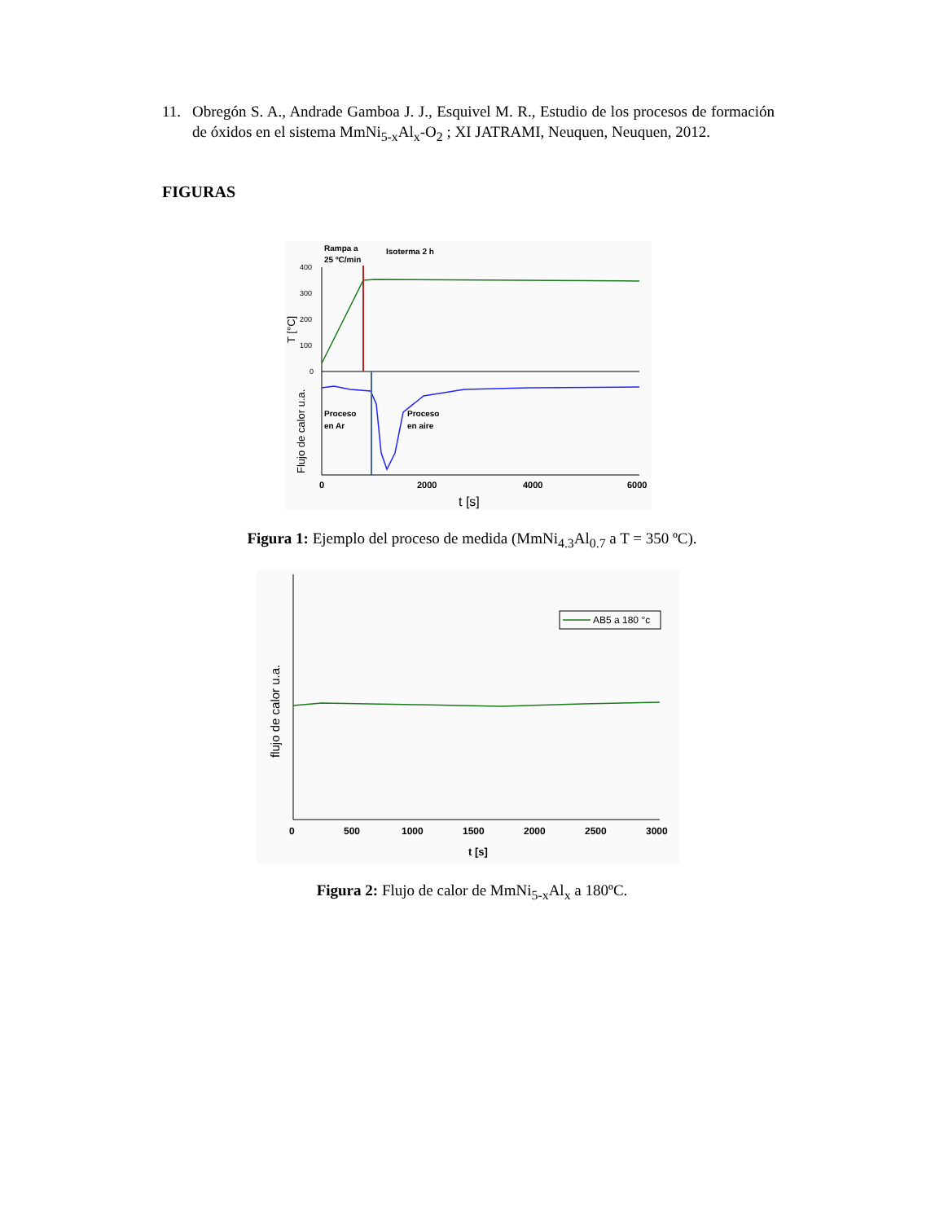11. Obregón S. A., Andrade Gamboa J. J., Esquivel M. R., Estudio de los procesos de formación de óxidos en el sistema MmNi<sub>5-x</sub>Al<sub>x</sub>-O<sub>2</sub> ; XI JATRAMI, Neuquen, Neuquen, 2012.
FIGURAS
Rampa a
25 ºC/min
Isoterma 2 h
400
300
200
100
0
T [°C]
Proceso
en Ar
Proceso
en aire
Flujo de calor u.a.
0
2000
4000
6000
t [s]
Figura 1: Ejemplo del proceso de medida (MmNi<sub>4.3</sub>Al<sub>0.7</sub> a T = 350 ºC).
AB5 a 180 °c
flujo de calor u.a.
0
500
1000
1500
2000
2500
3000
t [s]
Figura 2: Flujo de calor de MmNi<sub>5-x</sub>Al<sub>x</sub> a 180ºC.